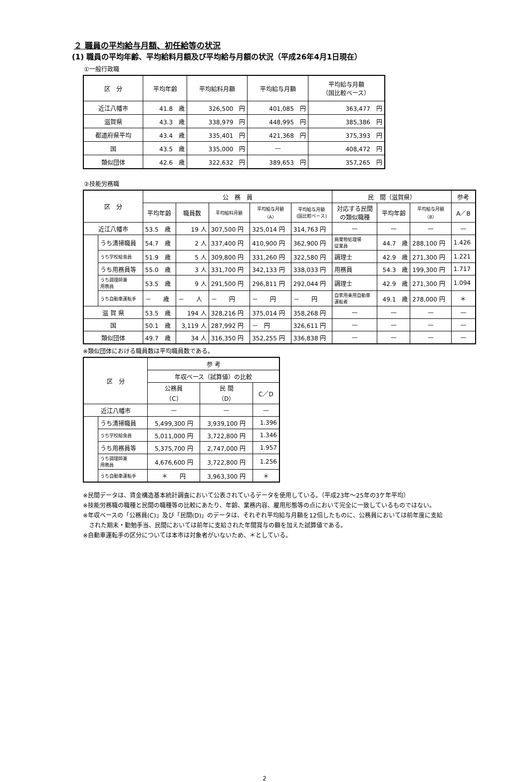２ 職員の平均給与月額、初任給等の状況
(1) 職員の平均年齢、平均給料月額及び平均給与月額の状況（平成26年4月1日現在）
①一般行政職
| 区 分 | 平均年齢 | 平均給料月額 | 平均給与月額 | 平均給与月額 （国比較ベース） |
| --- | --- | --- | --- | --- |
| 近江八幡市 | 41.8 歳 | 326,500 円 | 401,085 円 | 363,477 円 |
| 滋賀県 | 43.3 歳 | 338,979 円 | 448,995 円 | 385,386 円 |
| 都道府県平均 | 43.4 歳 | 335,401 円 | 421,368 円 | 375,393 円 |
| 国 | 43.5 歳 | 335,000 円 | — | 408,472 円 |
| 類似団体 | 42.6 歳 | 322,632 円 | 389,653 円 | 357,265 円 |
②技能労務職
| 区 分 | | 公 務 員 | | | | | 民 間（滋賀県） | | | 参考 |
| --- | --- | --- | --- | --- | --- | --- | --- | --- | --- | --- |
| | | 平均年齢 | 職員数 | 平均給料月額 | 平均給与月額 （A） | 平均給与月額 (国比較ベース) | 対応する民間 の類似職種 | 平均年齢 | 平均給与月額 （B） | A／B |
| 近江八幡市 | | 53.5 歳 | 19 人 | 307,500 円 | 325,014 円 | 314,763 円 | — | — | — | — |
| | うち清掃職員 | 54.7 歳 | 2 人 | 337,400 円 | 410,900 円 | 362,900 円 | 廃棄物処理場 従業員 | 44.7 歳 | 288,100 円 | 1.426 |
| | うち学校給食員 | 51.9 歳 | 5 人 | 309,800 円 | 331,260 円 | 322,580 円 | 調理士 | 42.9 歳 | 271,300 円 | 1.221 |
| | うち用務員等 | 55.0 歳 | 3 人 | 331,700 円 | 342,133 円 | 338,033 円 | 用務員 | 54.3 歳 | 199,300 円 | 1.717 |
| | うち調理師兼 用務員 | 53.5 歳 | 9 人 | 291,500 円 | 296,811 円 | 292,044 円 | 調理士 | 42.9 歳 | 271,300 円 | 1.094 |
| | うち自動車運転手 | － 歳 | － 人 | － 円 | － 円 | － 円 | 自家用乗用自動車 運転者 | 49.1 歳 | 278,000 円 | ＊ |
| 滋 賀 県 | | 53.5 歳 | 194 人 | 328,216 円 | 375,014 円 | 358,268 円 | — | — | — | — |
| 国 | | 50.1 歳 | 3,119 人 | 287,992 円 | － 円 | 326,611 円 | — | — | — | — |
| 類似団体 | | 49.7 歳 | 34 人 | 316,350 円 | 352,255 円 | 336,838 円 | — | — | — | — |
※類似団体における職員数は平均職員数である。
| 区 分 | | 参 考 | | |
| --- | --- | --- | --- | --- |
| | | 年収ベース（試算値）の比較 | | |
| | | 公務員 （C） | 民 間 （D） | C／D |
| 近江八幡市 | | — | — | — |
| | うち清掃職員 | 5,499,300 円 | 3,939,100 円 | 1.396 |
| | うち学校給食員 | 5,011,000 円 | 3,722,800 円 | 1.346 |
| | うち用務員等 | 5,375,700 円 | 2,747,000 円 | 1.957 |
| | うち調理師兼 用務員 | 4,676,600 円 | 3,722,800 円 | 1.256 |
| | うち自動車運転手 | ＊ 円 | 3,963,300 円 | ＊ |
※民間データは、賃金構造基本統計調査において公表されているデータを使用している。（平成23年～25年の3ケ年平均）
※技能労務職の職種と民間の職種等の比較にあたり、年齢、業務内容、雇用形態等の点において完全に一致しているものではない。
※年収ベースの「公務員(C)」及び「民間(D)」のデータは、それぞれ平均給与月額を12倍したものに、公務員においては前年度に支給
　された期末・勤勉手当、民間においては前年に支給された年間賞与の額を加えた試算値である。
※自動車運転手の区分については本市は対象者がいないため、＊としている。
2